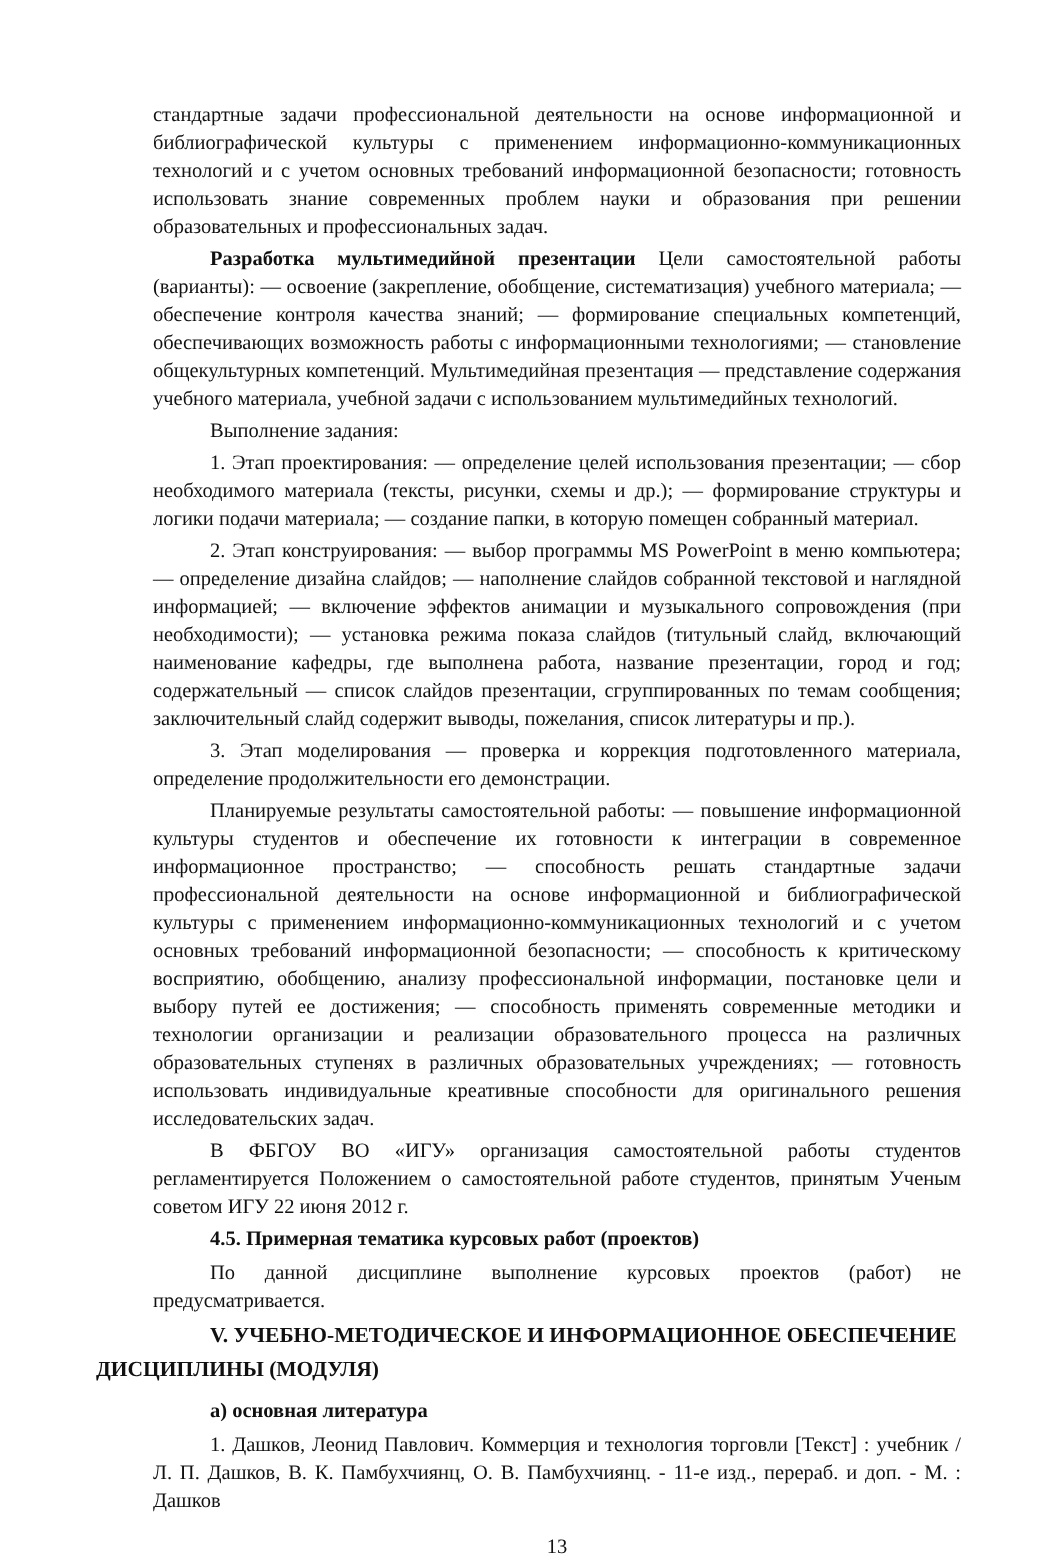стандартные задачи профессиональной деятельности на основе информационной и библиографической культуры с применением информационно-коммуникационных технологий и с учетом основных требований информационной безопасности; готовность использовать знание современных проблем науки и образования при решении образовательных и профессиональных задач.
Разработка мультимедийной презентации Цели самостоятельной работы (варианты): — освоение (закрепление, обобщение, систематизация) учебного материала; — обеспечение контроля качества знаний; — формирование специальных компетенций, обеспечивающих возможность работы с информационными технологиями; — становление общекультурных компетенций. Мультимедийная презентация — представление содержания учебного материала, учебной задачи с использованием мультимедийных технологий.
Выполнение задания:
1. Этап проектирования: — определение целей использования презентации; — сбор необходимого материала (тексты, рисунки, схемы и др.); — формирование структуры и логики подачи материала; — создание папки, в которую помещен собранный материал.
2. Этап конструирования: — выбор программы MS PowerPoint в меню компьютера; — определение дизайна слайдов; — наполнение слайдов собранной текстовой и наглядной информацией; — включение эффектов анимации и музыкального сопровождения (при необходимости); — установка режима показа слайдов (титульный слайд, включающий наименование кафедры, где выполнена работа, название презентации, город и год; содержательный — список слайдов презентации, сгруппированных по темам сообщения; заключительный слайд содержит выводы, пожелания, список литературы и пр.).
3. Этап моделирования — проверка и коррекция подготовленного материала, определение продолжительности его демонстрации.
Планируемые результаты самостоятельной работы: — повышение информационной культуры студентов и обеспечение их готовности к интеграции в современное информационное пространство; — способность решать стандартные задачи профессиональной деятельности на основе информационной и библиографической культуры с применением информационно-коммуникационных технологий и с учетом основных требований информационной безопасности; — способность к критическому восприятию, обобщению, анализу профессиональной информации, постановке цели и выбору путей ее достижения; — способность применять современные методики и технологии организации и реализации образовательного процесса на различных образовательных ступенях в различных образовательных учреждениях; — готовность использовать индивидуальные креативные способности для оригинального решения исследовательских задач.
В ФБГОУ ВО «ИГУ» организация самостоятельной работы студентов регламентируется Положением о самостоятельной работе студентов, принятым Ученым советом ИГУ 22 июня 2012 г.
4.5. Примерная тематика курсовых работ (проектов)
По данной дисциплине выполнение курсовых проектов (работ) не предусматривается.
V. УЧЕБНО-МЕТОДИЧЕСКОЕ И ИНФОРМАЦИОННОЕ ОБЕСПЕЧЕНИЕ ДИСЦИПЛИНЫ (МОДУЛЯ)
а) основная литература
1. Дашков, Леонид Павлович. Коммерция и технология торговли [Текст] : учебник / Л. П. Дашков, В. К. Памбухчиянц, О. В. Памбухчиянц. - 11-е изд., перераб. и доп. - М. : Дашков
13